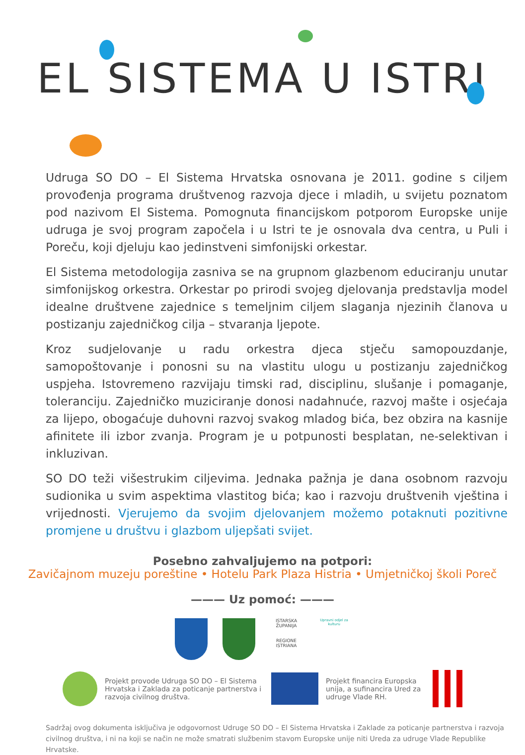EL SISTEMA U ISTRI
Udruga SO DO – El Sistema Hrvatska osnovana je 2011. godine s ciljem provođenja programa društvenog razvoja djece i mladih, u svijetu poznatom pod nazivom El Sistema. Pomognuta financijskom potporom Europske unije udruga je svoj program započela i u Istri te je osnovala dva centra, u Puli i Poreču, koji djeluju kao jedinstveni simfonijski orkestar.
El Sistema metodologija zasniva se na grupnom glazbenom educiranju unutar simfonijskog orkestra. Orkestar po prirodi svojeg djelovanja predstavlja model idealne društvene zajednice s temeljnim ciljem slaganja njezinih članova u postizanju zajedničkog cilja – stvaranja ljepote.
Kroz sudjelovanje u radu orkestra djeca stječu samopouzdanje, samopoštovanje i ponosni su na vlastitu ulogu u postizanju zajedničkog uspjeha. Istovremeno razvijaju timski rad, disciplinu, slušanje i pomaganje, toleranciju. Zajedničko muziciranje donosi nadahnuće, razvoj mašte i osjećaja za lijepo, obogaćuje duhovni razvoj svakog mladog bića, bez obzira na kasnije afinitete ili izbor zvanja. Program je u potpunosti besplatan, ne-selektivan i inkluzivan.
SO DO teži višestrukim ciljevima. Jednaka pažnja je dana osobnom razvoju sudionika u svim aspektima vlastitog bića; kao i razvoju društvenih vještina i vrijednosti. Vjerujemo da svojim djelovanjem možemo potaknuti pozitivne promjene u društvu i glazbom uljepšati svijet.
Posebno zahvaljujemo na potpori:
Zavičajnom muzeju poreštine • Hotelu Park Plaza Histria • Umjetničkoj školi Poreč
——— Uz pomoć: ———
ISTARSKA ŽUPANIJA
REGIONE ISTRIANA
Upravni odjel za kulturu
Projekt provode Udruga SO DO – El Sistema Hrvatska i Zaklada za poticanje partnerstva i razvoja civilnog društva. Projekt financira Europska unija, a sufinancira Ured za udruge Vlade RH.
Sadržaj ovog dokumenta isključiva je odgovornost Udruge SO DO – El Sistema Hrvatska i Zaklade za poticanje partnerstva i razvoja civilnog društva, i ni na koji se način ne može smatrati službenim stavom Europske unije niti Ureda za udruge Vlade Republike Hrvatske.